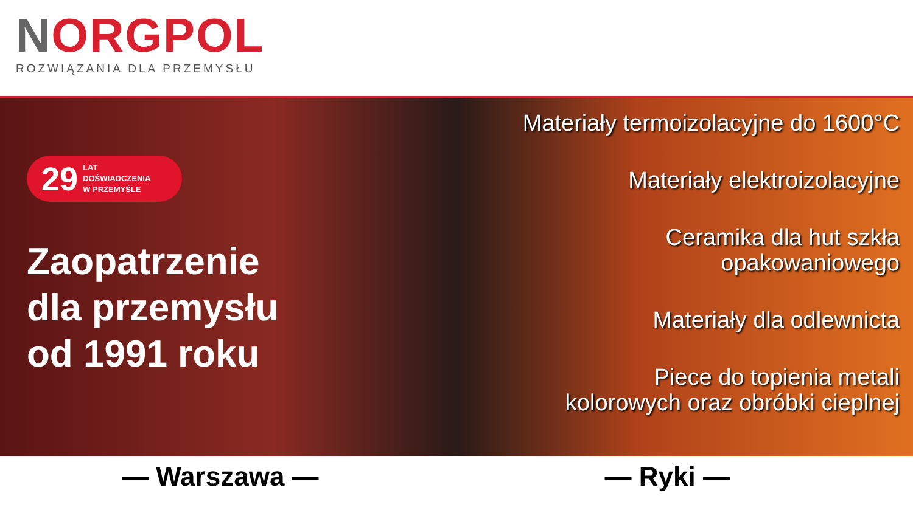NORGPOL
ROZWIĄZANIA DLA PRZEMYSŁU
29
LAT
DOŚWIADCZENIA
W PRZEMYŚLE
Zaopatrzenie
dla przemysłu
od 1991 roku
Materiały termoizolacyjne do 1600°C
Materiały elektroizolacyjne
Ceramika dla hut szkła
opakowaniowego
Materiały dla odlewnicta
Piece do topienia metali
kolorowych oraz obróbki cieplnej
— Warszawa — — Ryki —